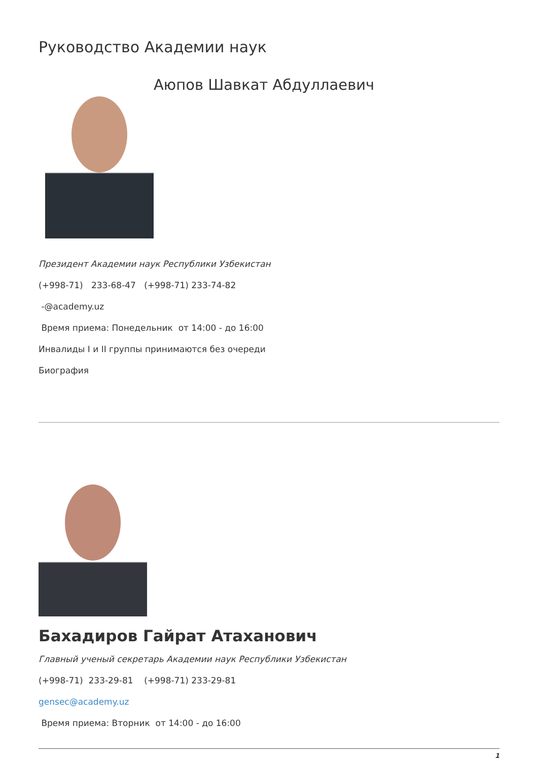Руководство Академии наук
Аюпов Шавкат Абдуллаевич
Президент Академии наук Республики Узбекистан
(+998-71) 233-68-47 (+998-71) 233-74-82
-@academy.uz
Время приема: Понедельник от 14:00 - до 16:00
Инвалиды I и II группы принимаются без очереди
Биография
Бахадиров Гайрат Атаханович
Главный ученый секретарь Академии наук Республики Узбекистан
(+998-71) 233-29-81 (+998-71) 233-29-81
gensec@academy.uz
Время приема: Вторник от 14:00 - до 16:00
1